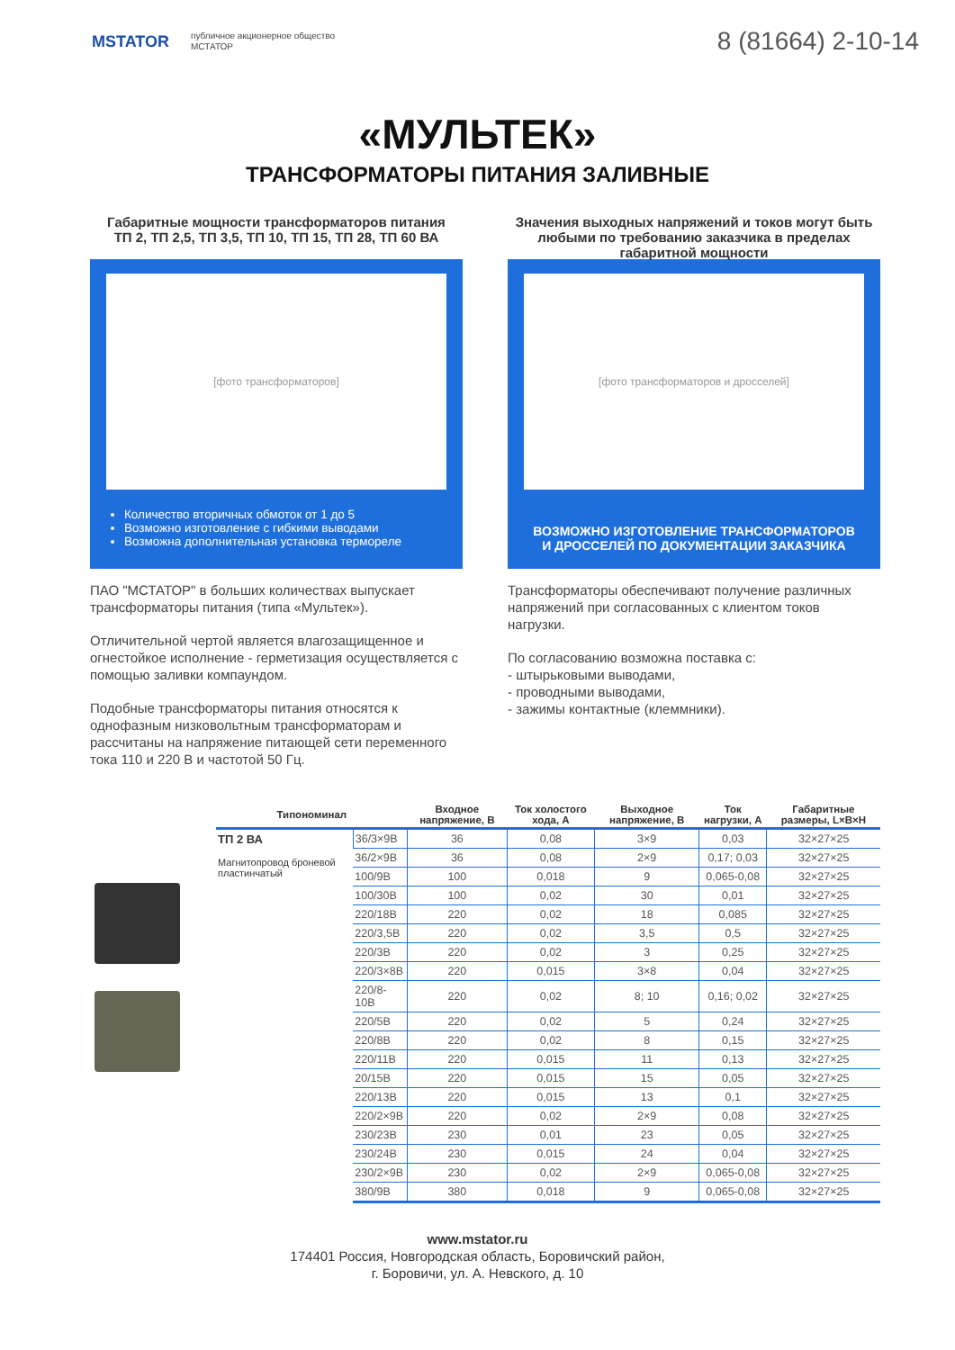MSTATOR
публичное акционерное общество
МСТАТОР
8 (81664) 2-10-14
«МУЛЬТЕК»
ТРАНСФОРМАТОРЫ ПИТАНИЯ ЗАЛИВНЫЕ
Габаритные мощности трансформаторов питания
ТП 2, ТП 2,5, ТП 3,5, ТП 10, ТП 15, ТП 28, ТП 60 ВА
[фото трансформаторов]
Количество вторичных обмоток от 1 до 5
Возможно изготовление с гибкими выводами
Возможна дополнительная установка термореле
ПАО "МСТАТОР" в больших количествах выпускает трансформаторы питания (типа «Мультек»).
Отличительной чертой является влагозащищенное и огнестойкое исполнение - герметизация осуществляется с помощью заливки компаундом.
Подобные трансформаторы питания относятся к однофазным низковольтным трансформаторам и рассчитаны на напряжение питающей сети переменного тока 110 и 220 В и частотой 50 Гц.
Значения выходных напряжений и токов могут быть любыми по требованию заказчика в пределах габаритной мощности
[фото трансформаторов и дросселей]
ВОЗМОЖНО ИЗГОТОВЛЕНИЕ ТРАНСФОРМАТОРОВ
И ДРОССЕЛЕЙ ПО ДОКУМЕНТАЦИИ ЗАКАЗЧИКА
Трансформаторы обеспечивают получение различных напряжений при согласованных с клиентом токов нагрузки.
По согласованию возможна поставка с:
- штырьковыми выводами,
- проводными выводами,
- зажимы контактные (клеммники).
| Типономинал | | Входное напряжение, В | Ток холостого хода, А | Выходное напряжение, В | Ток нагрузки, А | Габаритные размеры, L×B×H |
| --- | --- | --- | --- | --- | --- | --- |
| ТП 2 ВА Магнитопровод броневой пластинчатый | 36/3×9В | 36 | 0,08 | 3×9 | 0,03 | 32×27×25 |
| | 36/2×9В | 36 | 0,08 | 2×9 | 0,17; 0,03 | 32×27×25 |
| | 100/9В | 100 | 0,018 | 9 | 0,065-0,08 | 32×27×25 |
| | 100/30В | 100 | 0,02 | 30 | 0,01 | 32×27×25 |
| | 220/18В | 220 | 0,02 | 18 | 0,085 | 32×27×25 |
| | 220/3,5В | 220 | 0,02 | 3,5 | 0,5 | 32×27×25 |
| | 220/3В | 220 | 0,02 | 3 | 0,25 | 32×27×25 |
| | 220/3×8В | 220 | 0,015 | 3×8 | 0,04 | 32×27×25 |
| | 220/8-10В | 220 | 0,02 | 8; 10 | 0,16; 0,02 | 32×27×25 |
| | 220/5В | 220 | 0,02 | 5 | 0,24 | 32×27×25 |
| | 220/8В | 220 | 0,02 | 8 | 0,15 | 32×27×25 |
| | 220/11В | 220 | 0,015 | 11 | 0,13 | 32×27×25 |
| | 20/15В | 220 | 0,015 | 15 | 0,05 | 32×27×25 |
| | 220/13В | 220 | 0,015 | 13 | 0,1 | 32×27×25 |
| | 220/2×9В | 220 | 0,02 | 2×9 | 0,08 | 32×27×25 |
| | 230/23В | 230 | 0,01 | 23 | 0,05 | 32×27×25 |
| | 230/24В | 230 | 0,015 | 24 | 0,04 | 32×27×25 |
| | 230/2×9В | 230 | 0,02 | 2×9 | 0,065-0,08 | 32×27×25 |
| | 380/9В | 380 | 0,018 | 9 | 0,065-0,08 | 32×27×25 |
www.mstator.ru
174401 Россия, Новгородская область, Боровичский район,
г. Боровичи, ул. А. Невского, д. 10